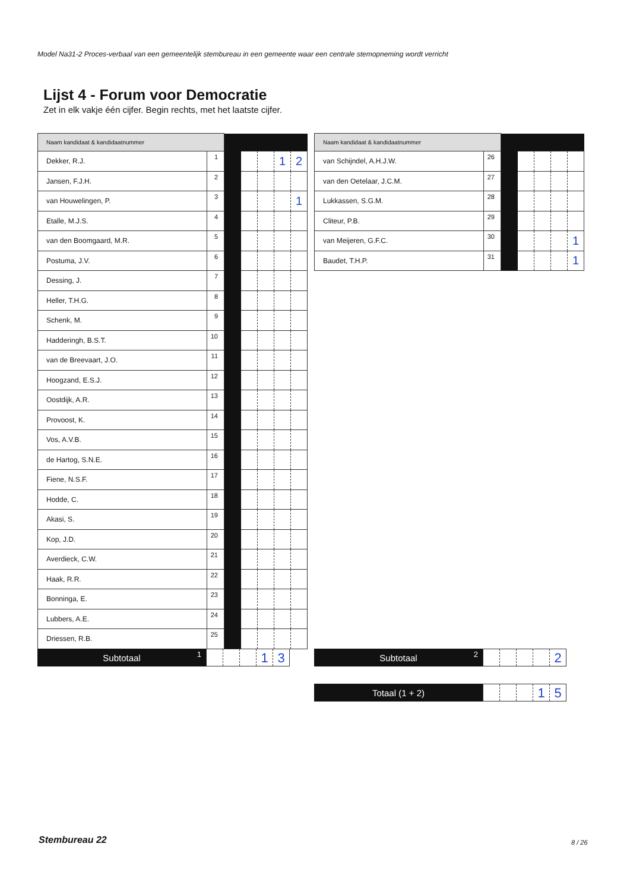Model Na31-2 Proces-verbaal van een gemeentelijk stembureau in een gemeente waar een centrale stemopneming wordt verricht
Lijst 4 - Forum voor Democratie
Zet in elk vakje één cijfer. Begin rechts, met het laatste cijfer.
| Naam kandidaat & kandidaatnummer | | | | | | |
| Dekker, R.J. | 1 | | | | 1 | 2 |
| Jansen, F.J.H. | 2 | | | | | |
| van Houwelingen, P. | 3 | | | | | 1 |
| Etalle, M.J.S. | 4 | | | | | |
| van den Boomgaard, M.R. | 5 | | | | | |
| Postuma, J.V. | 6 | | | | | |
| Dessing, J. | 7 | | | | | |
| Heller, T.H.G. | 8 | | | | | |
| Schenk, M. | 9 | | | | | |
| Hadderingh, B.S.T. | 10 | | | | | |
| van de Breevaart, J.O. | 11 | | | | | |
| Hoogzand, E.S.J. | 12 | | | | | |
| Oostdijk, A.R. | 13 | | | | | |
| Provoost, K. | 14 | | | | | |
| Vos, A.V.B. | 15 | | | | | |
| de Hartog, S.N.E. | 16 | | | | | |
| Fiene, N.S.F. | 17 | | | | | |
| Hodde, C. | 18 | | | | | |
| Akasi, S. | 19 | | | | | |
| Kop, J.D. | 20 | | | | | |
| Averdieck, C.W. | 21 | | | | | |
| Haak, R.R. | 22 | | | | | |
| Bonninga, E. | 23 | | | | | |
| Lubbers, A.E. | 24 | | | | | |
| Driessen, R.B. | 25 | | | | | |
| Naam kandidaat & kandidaatnummer | | | | | | |
| van Schijndel, A.H.J.W. | 26 | | | | | |
| van den Oetelaar, J.C.M. | 27 | | | | | |
| Lukkassen, S.G.M. | 28 | | | | | |
| Cliteur, P.B. | 29 | | | | | |
| van Meijeren, G.F.C. | 30 | | | | | 1 |
| Baudet, T.H.P. | 31 | | | | | 1 |
Subtotaal 1
1 3
Subtotaal 2
2
Totaal (1 + 2)
1 5
Stembureau 22 8 / 26